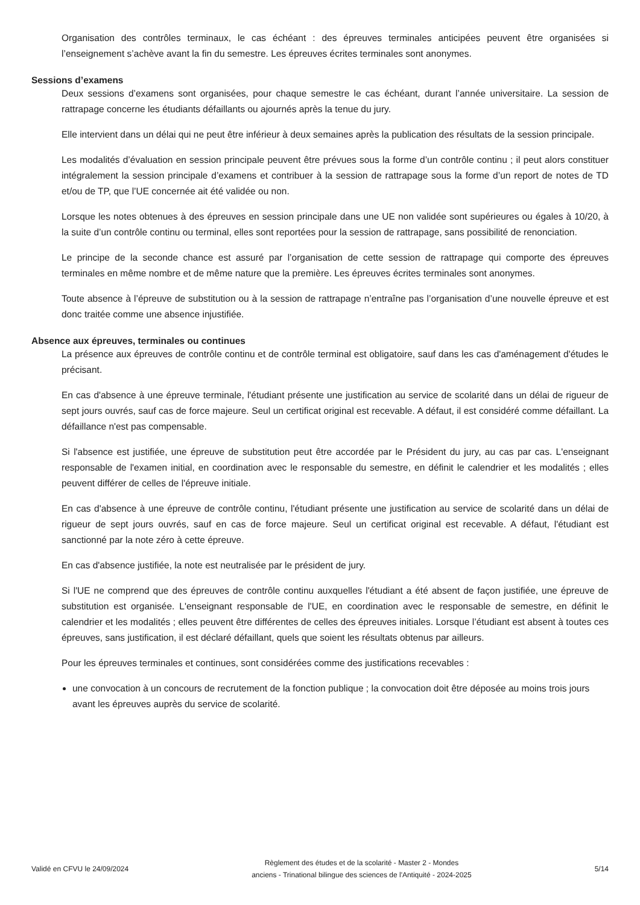Organisation des contrôles terminaux, le cas échéant : des épreuves terminales anticipées peuvent être organisées si l’enseignement s’achève avant la fin du semestre. Les épreuves écrites terminales sont anonymes.
Sessions d’examens
Deux sessions d’examens sont organisées, pour chaque semestre le cas échéant, durant l’année universitaire. La session de rattrapage concerne les étudiants défaillants ou ajournés après la tenue du jury.
Elle intervient dans un délai qui ne peut être inférieur à deux semaines après la publication des résultats de la session principale.
Les modalités d’évaluation en session principale peuvent être prévues sous la forme d’un contrôle continu ; il peut alors constituer intégralement la session principale d’examens et contribuer à la session de rattrapage sous la forme d’un report de notes de TD et/ou de TP, que l’UE concernée ait été validée ou non.
Lorsque les notes obtenues à des épreuves en session principale dans une UE non validée sont supérieures ou égales à 10/20, à la suite d’un contrôle continu ou terminal, elles sont reportées pour la session de rattrapage, sans possibilité de renonciation.
Le principe de la seconde chance est assuré par l’organisation de cette session de rattrapage qui comporte des épreuves terminales en même nombre et de même nature que la première. Les épreuves écrites terminales sont anonymes.
Toute absence à l’épreuve de substitution ou à la session de rattrapage n’entraîne pas l’organisation d’une nouvelle épreuve et est donc traitée comme une absence injustifiée.
Absence aux épreuves, terminales ou continues
La présence aux épreuves de contrôle continu et de contrôle terminal est obligatoire, sauf dans les cas d'aménagement d'études le précisant.
En cas d'absence à une épreuve terminale, l'étudiant présente une justification au service de scolarité dans un délai de rigueur de sept jours ouvrés, sauf cas de force majeure. Seul un certificat original est recevable. A défaut, il est considéré comme défaillant. La défaillance n'est pas compensable.
Si l'absence est justifiée, une épreuve de substitution peut être accordée par le Président du jury, au cas par cas. L'enseignant responsable de l'examen initial, en coordination avec le responsable du semestre, en définit le calendrier et les modalités ; elles peuvent différer de celles de l'épreuve initiale.
En cas d'absence à une épreuve de contrôle continu, l'étudiant présente une justification au service de scolarité dans un délai de rigueur de sept jours ouvrés, sauf en cas de force majeure. Seul un certificat original est recevable. A défaut, l'étudiant est sanctionné par la note zéro à cette épreuve.
En cas d'absence justifiée, la note est neutralisée par le président de jury.
Si l'UE ne comprend que des épreuves de contrôle continu auxquelles l'étudiant a été absent de façon justifiée, une épreuve de substitution est organisée. L'enseignant responsable de l'UE, en coordination avec le responsable de semestre, en définit le calendrier et les modalités ; elles peuvent être différentes de celles des épreuves initiales. Lorsque l’étudiant est absent à toutes ces épreuves, sans justification, il est déclaré défaillant, quels que soient les résultats obtenus par ailleurs.
Pour les épreuves terminales et continues, sont considérées comme des justifications recevables :
une convocation à un concours de recrutement de la fonction publique ; la convocation doit être déposée au moins trois jours avant les épreuves auprès du service de scolarité.
Validé en CFVU le 24/09/2024
Règlement des études et de la scolarité - Master 2 - Mondes
anciens - Trinational bilingue des sciences de l'Antiquité - 2024-2025
5/14